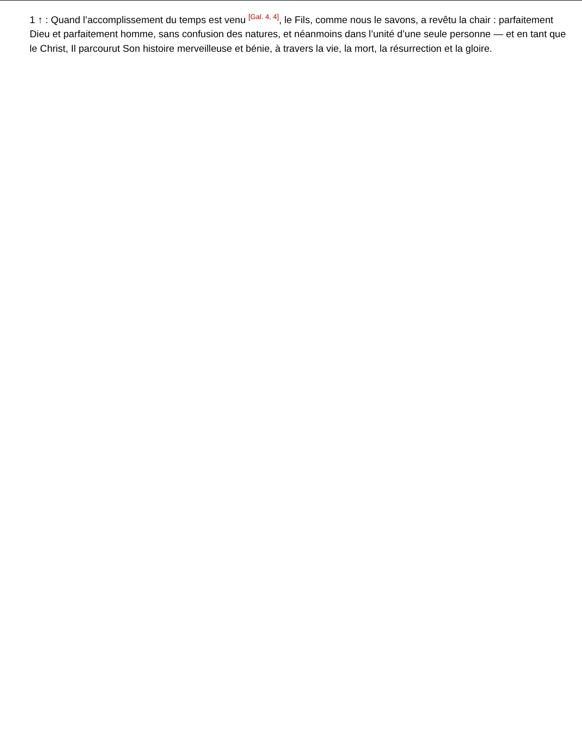1 ↑ : Quand l’accomplissement du temps est venu <sup>[Gal. 4, 4]</sup>, le Fils, comme nous le savons, a revêtu la chair : parfaitement Dieu et parfaitement homme, sans confusion des natures, et néanmoins dans l’unité d’une seule personne — et en tant que le Christ, Il parcourut Son histoire merveilleuse et bénie, à travers la vie, la mort, la résurrection et la gloire.